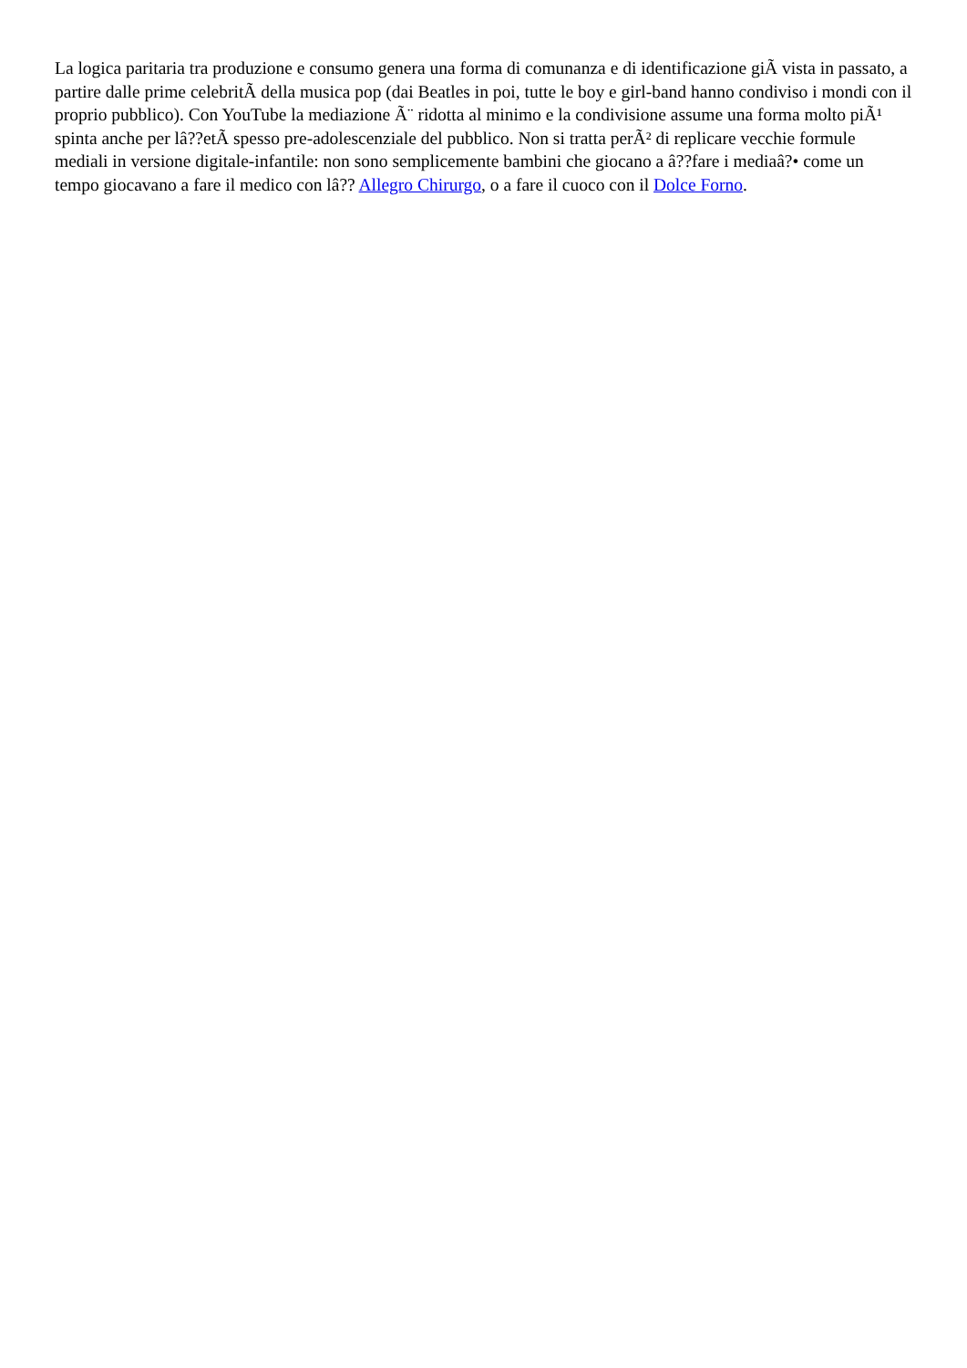La logica paritaria tra produzione e consumo genera una forma di comunanza e di identificazione giÃ vista in passato, a partire dalle prime celebritÃ della musica pop (dai Beatles in poi, tutte le boy e girl-band hanno condiviso i mondi con il proprio pubblico). Con YouTube la mediazione Ã¨ ridotta al minimo e la condivisione assume una forma molto piÃ¹ spinta anche per lâ??etÃ spesso pre-adolescenziale del pubblico. Non si tratta perÃ² di replicare vecchie formule mediali in versione digitale-infantile: non sono semplicemente bambini che giocano a â??fare i mediaâ?• come un tempo giocavano a fare il medico con lâ?? Allegro Chirurgo, o a fare il cuoco con il Dolce Forno.